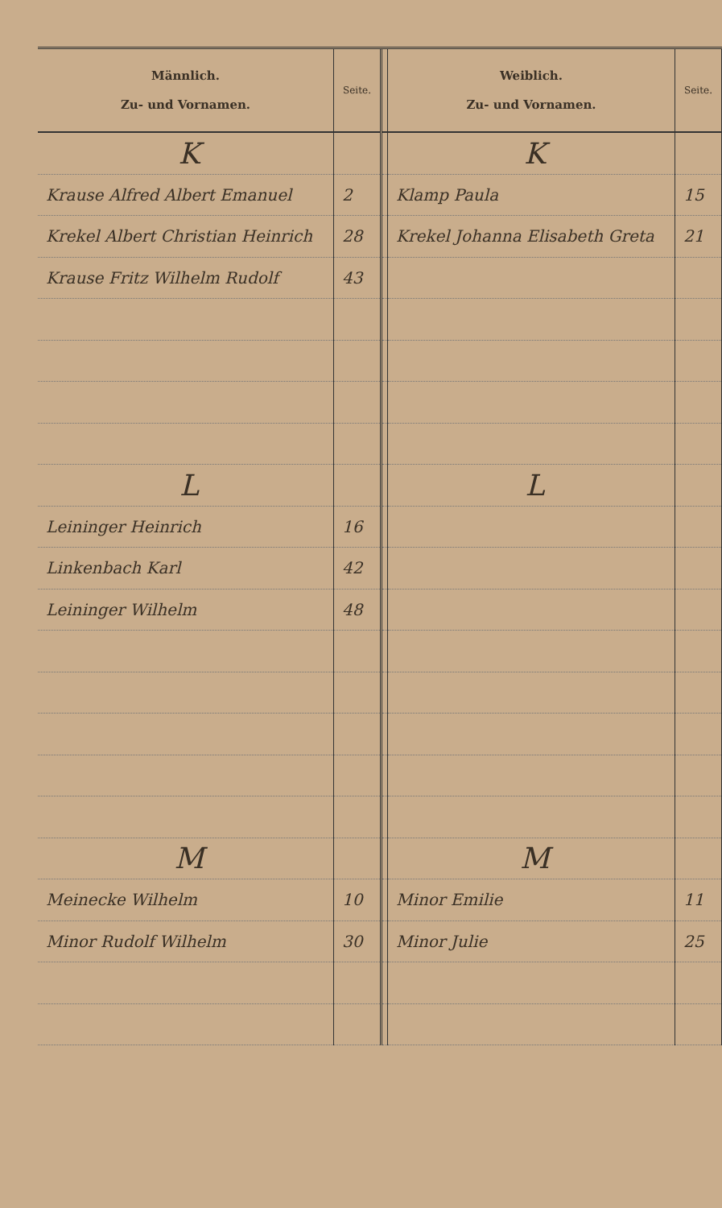| Männlich. Zu- und Vornamen. | Seite. | | Weiblich. Zu- und Vornamen. | Seite. |
| --- | --- | --- | --- | --- |
| K | | | K | |
| Krause Alfred Albert Emanuel | 2 | | Klamp Paula | 15 |
| Krekel Albert Christian Heinrich | 28 | | Krekel Johanna Elisabeth Greta | 21 |
| Krause Fritz Wilhelm Rudolf | 43 | | | |
| L | | | L | |
| Leininger Heinrich | 16 | | | |
| Linkenbach Karl | 42 | | | |
| Leininger Wilhelm | 48 | | | |
| M | | | M | |
| Meinecke Wilhelm | 10 | | Minor Emilie | 11 |
| Minor Rudolf Wilhelm | 30 | | Minor Julie | 25 |